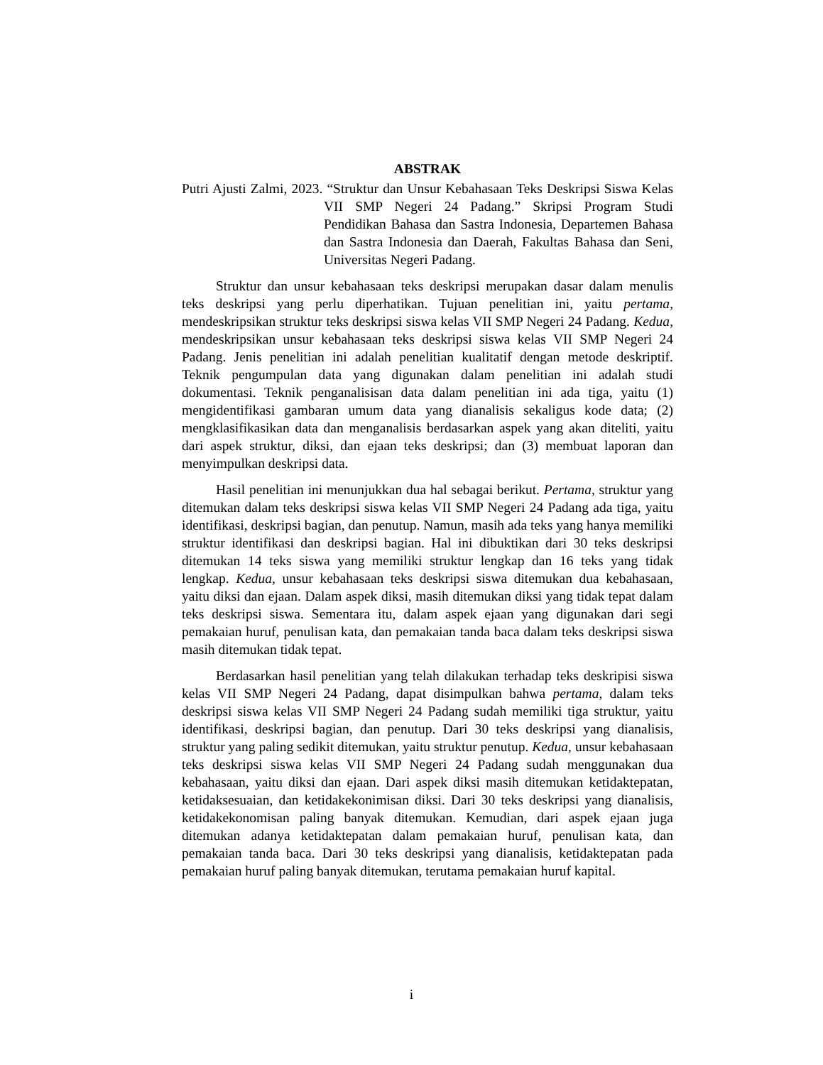ABSTRAK
Putri Ajusti Zalmi, 2023. “Struktur dan Unsur Kebahasaan Teks Deskripsi Siswa Kelas VII SMP Negeri 24 Padang.” Skripsi Program Studi Pendidikan Bahasa dan Sastra Indonesia, Departemen Bahasa dan Sastra Indonesia dan Daerah, Fakultas Bahasa dan Seni, Universitas Negeri Padang.
Struktur dan unsur kebahasaan teks deskripsi merupakan dasar dalam menulis teks deskripsi yang perlu diperhatikan. Tujuan penelitian ini, yaitu pertama, mendeskripsikan struktur teks deskripsi siswa kelas VII SMP Negeri 24 Padang. Kedua, mendeskripsikan unsur kebahasaan teks deskripsi siswa kelas VII SMP Negeri 24 Padang. Jenis penelitian ini adalah penelitian kualitatif dengan metode deskriptif. Teknik pengumpulan data yang digunakan dalam penelitian ini adalah studi dokumentasi. Teknik penganalisisan data dalam penelitian ini ada tiga, yaitu (1) mengidentifikasi gambaran umum data yang dianalisis sekaligus kode data; (2) mengklasifikasikan data dan menganalisis berdasarkan aspek yang akan diteliti, yaitu dari aspek struktur, diksi, dan ejaan teks deskripsi; dan (3) membuat laporan dan menyimpulkan deskripsi data.
Hasil penelitian ini menunjukkan dua hal sebagai berikut. Pertama, struktur yang ditemukan dalam teks deskripsi siswa kelas VII SMP Negeri 24 Padang ada tiga, yaitu identifikasi, deskripsi bagian, dan penutup. Namun, masih ada teks yang hanya memiliki struktur identifikasi dan deskripsi bagian. Hal ini dibuktikan dari 30 teks deskripsi ditemukan 14 teks siswa yang memiliki struktur lengkap dan 16 teks yang tidak lengkap. Kedua, unsur kebahasaan teks deskripsi siswa ditemukan dua kebahasaan, yaitu diksi dan ejaan. Dalam aspek diksi, masih ditemukan diksi yang tidak tepat dalam teks deskripsi siswa. Sementara itu, dalam aspek ejaan yang digunakan dari segi pemakaian huruf, penulisan kata, dan pemakaian tanda baca dalam teks deskripsi siswa masih ditemukan tidak tepat.
Berdasarkan hasil penelitian yang telah dilakukan terhadap teks deskripisi siswa kelas VII SMP Negeri 24 Padang, dapat disimpulkan bahwa pertama, dalam teks deskripsi siswa kelas VII SMP Negeri 24 Padang sudah memiliki tiga struktur, yaitu identifikasi, deskripsi bagian, dan penutup. Dari 30 teks deskripsi yang dianalisis, struktur yang paling sedikit ditemukan, yaitu struktur penutup. Kedua, unsur kebahasaan teks deskripsi siswa kelas VII SMP Negeri 24 Padang sudah menggunakan dua kebahasaan, yaitu diksi dan ejaan. Dari aspek diksi masih ditemukan ketidaktepatan, ketidaksesuaian, dan ketidakekonimisan diksi. Dari 30 teks deskripsi yang dianalisis, ketidakekonomisan paling banyak ditemukan. Kemudian, dari aspek ejaan juga ditemukan adanya ketidaktepatan dalam pemakaian huruf, penulisan kata, dan pemakaian tanda baca. Dari 30 teks deskripsi yang dianalisis, ketidaktepatan pada pemakaian huruf paling banyak ditemukan, terutama pemakaian huruf kapital.
i